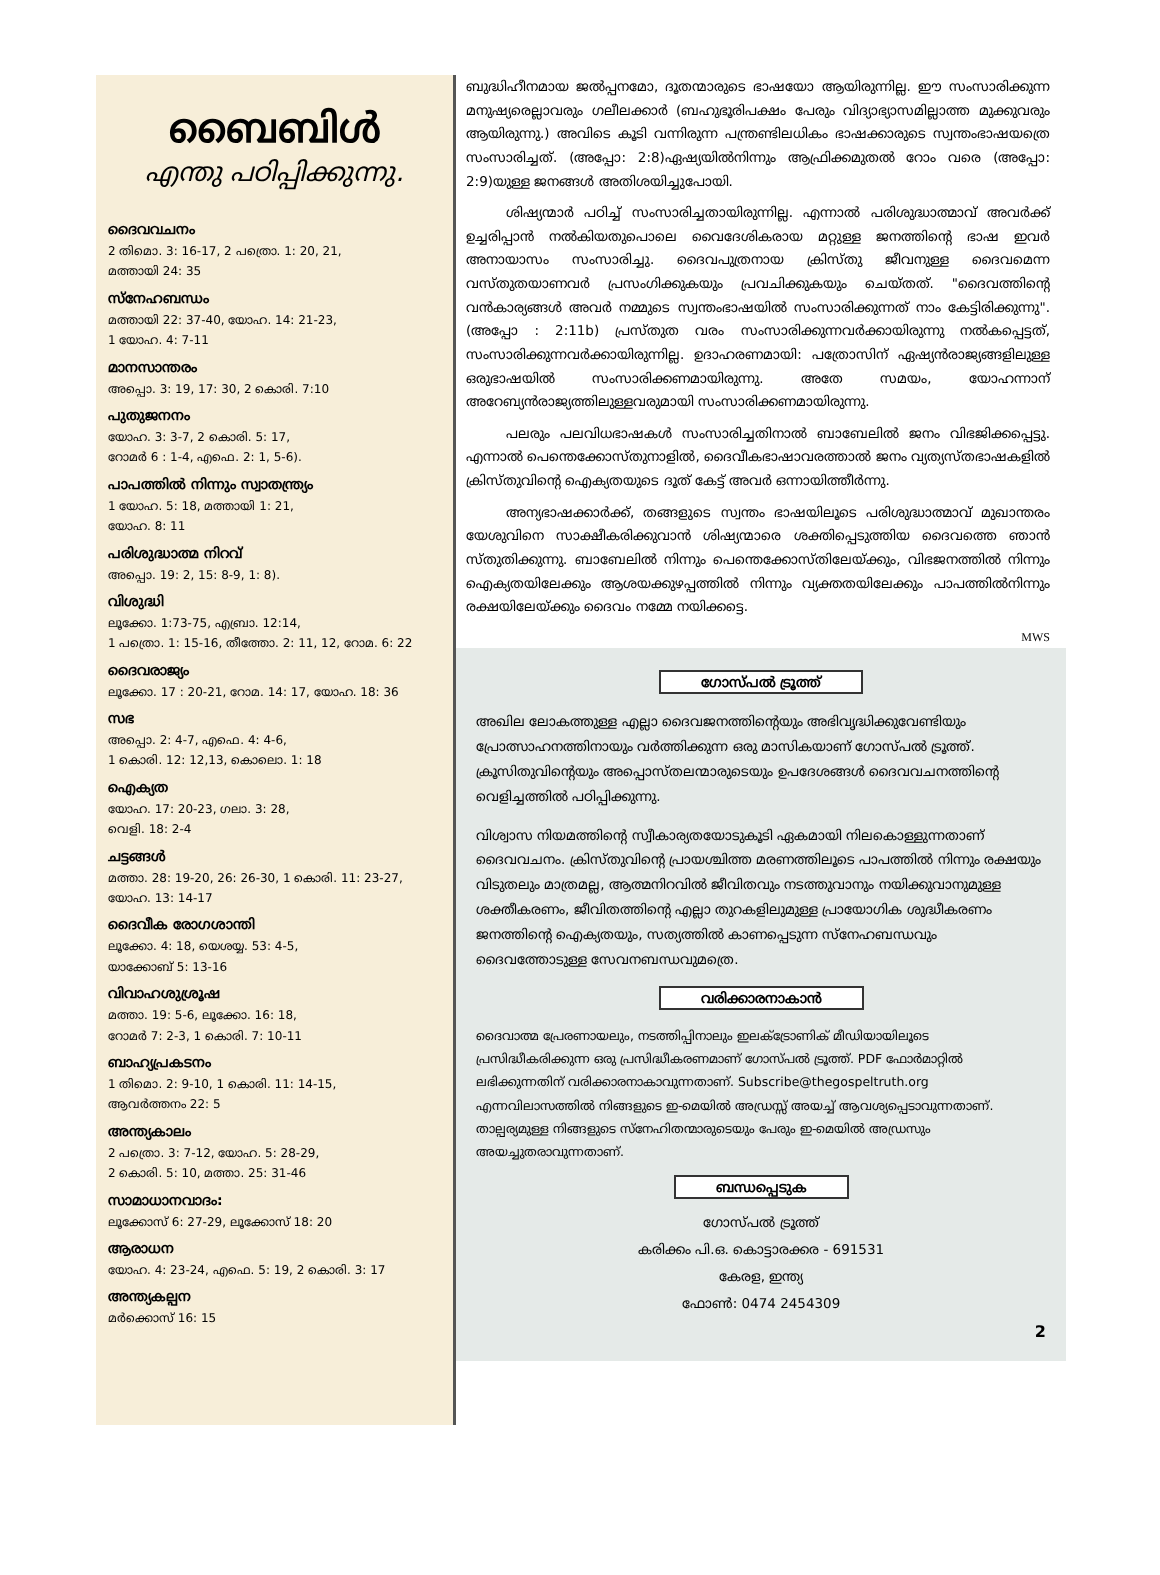ബൈബിൾ
എന്തു പഠിപ്പിക്കുന്നു.
ദൈവവചനം
2 തിമൊ. 3: 16-17, 2 പത്രൊ. 1: 20, 21,
മത്തായി 24: 35
സ്നേഹബന്ധം
മത്തായി 22: 37-40, യോഹ. 14: 21-23,
1 യോഹ. 4: 7-11
മാനസാന്തരം
അപ്പൊ. 3: 19, 17: 30, 2 കൊരി. 7:10
പുതുജനനം
യോഹ. 3: 3-7, 2 കൊരി. 5: 17,
റോമർ 6 : 1-4, എഫെ. 2: 1, 5-6).
പാപത്തിൽ നിന്നും സ്വാതന്ത്ര്യം
1 യോഹ. 5: 18, മത്തായി 1: 21,
യോഹ. 8: 11
പരിശുദ്ധാത്മ നിറവ്
അപ്പൊ. 19: 2, 15: 8-9, 1: 8).
വിശുദ്ധി
ലൂക്കോ. 1:73-75, എബ്രാ. 12:14,
1 പത്രൊ. 1: 15-16, തീത്തോ. 2: 11, 12, റോമ. 6: 22
ദൈവരാജ്യം
ലൂക്കോ. 17 : 20-21, റോമ. 14: 17, യോഹ. 18: 36
സഭ
അപ്പൊ. 2: 4-7, എഫെ. 4: 4-6,
1 കൊരി. 12: 12,13, കൊലൊ. 1: 18
ഐക്യത
യോഹ. 17: 20-23, ഗലാ. 3: 28,
വെളി. 18: 2-4
ചട്ടങ്ങൾ
മത്താ. 28: 19-20, 26: 26-30, 1 കൊരി. 11: 23-27,
യോഹ. 13: 14-17
ദൈവീക രോഗശാന്തി
ലൂക്കോ. 4: 18, യെശയ്യ. 53: 4-5,
യാക്കോബ് 5: 13-16
വിവാഹശുശ്രൂഷ
മത്താ. 19: 5-6, ലൂക്കോ. 16: 18,
റോമർ 7: 2-3, 1 കൊരി. 7: 10-11
ബാഹ്യപ്രകടനം
1 തിമൊ. 2: 9-10, 1 കൊരി. 11: 14-15,
ആവർത്തനം 22: 5
അന്ത്യകാലം
2 പത്രൊ. 3: 7-12, യോഹ. 5: 28-29,
2 കൊരി. 5: 10, മത്താ. 25: 31-46
സാമാധാനവാദം:
ലൂക്കോസ് 6: 27-29, ലൂക്കോസ് 18: 20
ആരാധന
യോഹ. 4: 23-24, എഫെ. 5: 19, 2 കൊരി. 3: 17
അന്ത്യകല്പന
മർക്കൊസ് 16: 15
ബുദ്ധിഹീനമായ ജൽപ്പനമോ, ദൂതന്മാരുടെ ഭാഷയോ ആയിരുന്നില്ല. ഈ സംസാരിക്കുന്ന മനുഷ്യരെല്ലാവരും ഗലീലക്കാർ (ബഹുഭൂരിപക്ഷം പേരും വിദ്യാഭ്യാസമില്ലാത്ത മുക്കുവരും ആയിരുന്നു.) അവിടെ കൂടി വന്നിരുന്ന പന്ത്രണ്ടിലധികം ഭാഷക്കാരുടെ സ്വന്തംഭാഷയത്രെ സംസാരിച്ചത്. (അപ്പോ: 2:8)ഏഷ്യയിൽനിന്നും ആഫ്രിക്കമുതൽ റോം വരെ (അപ്പോ: 2:9)യുള്ള ജനങ്ങൾ അതിശയിച്ചുപോയി.
ശിഷ്യന്മാർ പഠിച്ച് സംസാരിച്ചതായിരുന്നില്ല. എന്നാൽ പരിശുദ്ധാത്മാവ് അവർക്ക് ഉച്ചരിപ്പാൻ നൽകിയതുപൊലെ വൈദേശികരായ മറ്റുള്ള ജനത്തിന്റെ ഭാഷ ഇവർ അനായാസം സംസാരിച്ചു. ദൈവപുത്രനായ ക്രിസ്തു ജീവനുള്ള ദൈവമെന്ന വസ്തുതയാണവർ പ്രസംഗിക്കുകയും പ്രവചിക്കുകയും ചെയ്തത്. "ദൈവത്തിന്റെ വൻകാര്യങ്ങൾ അവർ നമ്മുടെ സ്വന്തംഭാഷയിൽ സംസാരിക്കുന്നത് നാം കേട്ടിരിക്കുന്നു". (അപ്പോ : 2:11b) പ്രസ്തുത വരം സംസാരിക്കുന്നവർക്കായിരുന്നു നൽകപ്പെട്ടത്, സംസാരിക്കുന്നവർക്കായിരുന്നില്ല. ഉദാഹരണമായി: പത്രോസിന് ഏഷ്യൻരാജ്യങ്ങളിലുള്ള ഒരുഭാഷയിൽ സംസാരിക്കണമായിരുന്നു. അതേ സമയം, യോഹന്നാന് അറേബ്യൻരാജ്യത്തിലുള്ളവരുമായി സംസാരിക്കണമായിരുന്നു.
പലരും പലവിധഭാഷകൾ സംസാരിച്ചതിനാൽ ബാബേലിൽ ജനം വിഭജിക്കപ്പെട്ടു. എന്നാൽ പെന്തെക്കോസ്തുനാളിൽ, ദൈവീകഭാഷാവരത്താൽ ജനം വ്യത്യസ്തഭാഷകളിൽ ക്രിസ്തുവിന്റെ ഐക്യതയുടെ ദൂത് കേട്ട് അവർ ഒന്നായിത്തീർന്നു.
അന്യഭാഷക്കാർക്ക്, തങ്ങളുടെ സ്വന്തം ഭാഷയിലൂടെ പരിശുദ്ധാത്മാവ് മുഖാന്തരം യേശുവിനെ സാക്ഷീകരിക്കുവാൻ ശിഷ്യന്മാരെ ശക്തിപ്പെടുത്തിയ ദൈവത്തെ ഞാൻ സ്തുതിക്കുന്നു. ബാബേലിൽ നിന്നും പെന്തെക്കോസ്തിലേയ്ക്കും, വിഭജനത്തിൽ നിന്നും ഐക്യതയിലേക്കും ആശയക്കുഴപ്പത്തിൽ നിന്നും വ്യക്തതയിലേക്കും പാപത്തിൽനിന്നും രക്ഷയിലേയ്ക്കും ദൈവം നമ്മേ നയിക്കട്ടെ.
MWS
ഗോസ്പൽ ട്രൂത്ത്
അഖില ലോകത്തുള്ള എല്ലാ ദൈവജനത്തിന്റെയും അഭിവൃദ്ധിക്കുവേണ്ടിയും പ്രോത്സാഹനത്തിനായും വർത്തിക്കുന്ന ഒരു മാസികയാണ് ഗോസ്പൽ ട്രൂത്ത്. ക്രൂസിതുവിന്റെയും അപ്പൊസ്തലന്മാരുടെയും ഉപദേശങ്ങൾ ദൈവവചനത്തിന്റെ വെളിച്ചത്തിൽ പഠിപ്പിക്കുന്നു.
വിശ്വാസ നിയമത്തിന്റെ സ്വീകാര്യതയോടുകൂടി ഏകമായി നിലകൊള്ളുന്നതാണ് ദൈവവചനം. ക്രിസ്തുവിന്റെ പ്രായശ്ചിത്ത മരണത്തിലൂടെ പാപത്തിൽ നിന്നും രക്ഷയും വിടുതലും മാത്രമല്ല, ആത്മനിറവിൽ ജീവിതവും നടത്തുവാനും നയിക്കുവാനുമുള്ള ശക്തീകരണം, ജീവിതത്തിന്റെ എല്ലാ തുറകളിലുമുള്ള പ്രായോഗിക ശുദ്ധീകരണം ജനത്തിന്റെ ഐക്യതയും, സത്യത്തിൽ കാണപ്പെടുന്ന സ്നേഹബന്ധവും ദൈവത്തോടുള്ള സേവനബന്ധവുമത്രെ.
വരിക്കാരനാകാൻ
ദൈവാത്മ പ്രേരണായലും, നടത്തിപ്പിനാലും ഇലക്ട്രോണിക് മീഡിയായിലൂടെ പ്രസിദ്ധീകരിക്കുന്ന ഒരു പ്രസിദ്ധീകരണമാണ് ഗോസ്പൽ ട്രൂത്ത്. PDF ഫോർമാറ്റിൽ ലഭിക്കുന്നതിന് വരിക്കാരനാകാവുന്നതാണ്. Subscribe@thegospeltruth.org എന്നവിലാസത്തിൽ നിങ്ങളുടെ ഇ-മെയിൽ അഡ്രസ്സ് അയച്ച് ആവശ്യപ്പെടാവുന്നതാണ്. താല്പര്യമുള്ള നിങ്ങളുടെ സ്നേഹിതന്മാരുടെയും പേരും ഇ-മെയിൽ അഡ്രസും അയച്ചുതരാവുന്നതാണ്.
ബന്ധപ്പെടുക
ഗോസ്പൽ ട്രൂത്ത്
കരിക്കം പി.ഒ. കൊട്ടാരക്കര - 691531
കേരള, ഇന്ത്യ
ഫോൺ: 0474 2454309
2